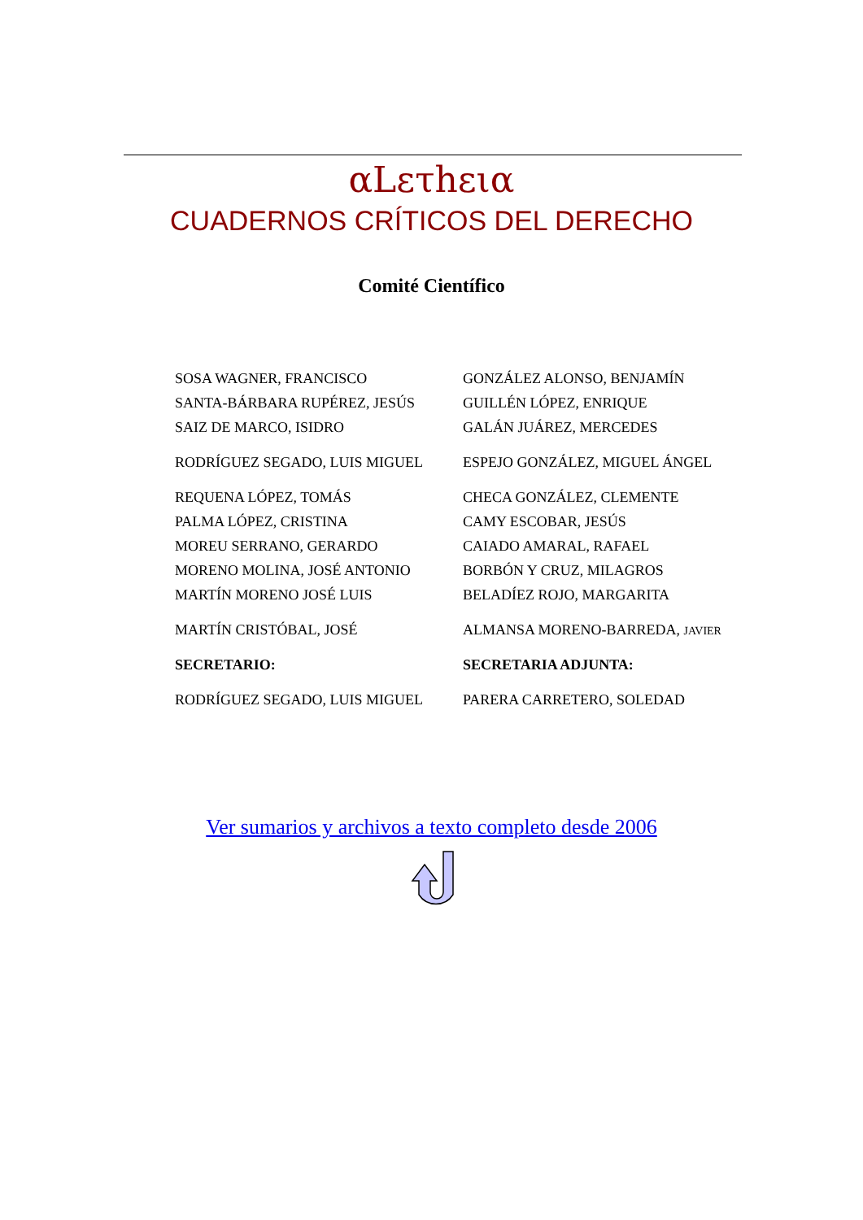αLετhεια
CUADERNOS CRÍTICOS DEL DERECHO
Comité Científico
| SOSA WAGNER, FRANCISCO | GONZÁLEZ ALONSO, BENJAMÍN |
| SANTA-BÁRBARA RUPÉREZ, JESÚS | GUILLÉN LÓPEZ, ENRIQUE |
| SAIZ DE MARCO, ISIDRO | GALÁN JUÁREZ, MERCEDES |
| RODRÍGUEZ SEGADO, LUIS MIGUEL | ESPEJO GONZÁLEZ, MIGUEL ÁNGEL |
| REQUENA LÓPEZ, TOMÁS | CHECA GONZÁLEZ, CLEMENTE |
| PALMA LÓPEZ, CRISTINA | CAMY ESCOBAR, JESÚS |
| MOREU SERRANO, GERARDO | CAIADO AMARAL, RAFAEL |
| MORENO MOLINA, JOSÉ ANTONIO | BORBÓN Y CRUZ, MILAGROS |
| MARTÍN MORENO JOSÉ LUIS | BELADÍEZ ROJO, MARGARITA |
| MARTÍN CRISTÓBAL, JOSÉ | ALMANSA MORENO-BARREDA, JAVIER |
| SECRETARIO: | SECRETARIA ADJUNTA: |
| RODRÍGUEZ SEGADO, LUIS MIGUEL | PARERA CARRETERO, SOLEDAD |
Ver sumarios y archivos a texto completo desde 2006